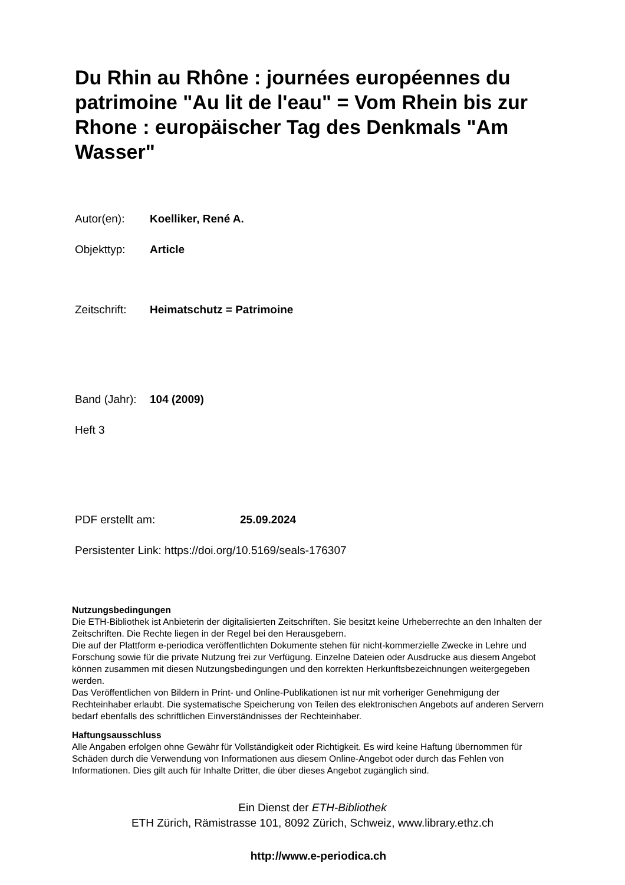Du Rhin au Rhône : journées européennes du patrimoine "Au lit de l'eau" = Vom Rhein bis zur Rhone : europäischer Tag des Denkmals "Am Wasser"
Autor(en): Koelliker, René A.
Objekttyp: Article
Zeitschrift: Heimatschutz = Patrimoine
Band (Jahr): 104 (2009)
Heft 3
PDF erstellt am: 25.09.2024
Persistenter Link: https://doi.org/10.5169/seals-176307
Nutzungsbedingungen
Die ETH-Bibliothek ist Anbieterin der digitalisierten Zeitschriften. Sie besitzt keine Urheberrechte an den Inhalten der Zeitschriften. Die Rechte liegen in der Regel bei den Herausgebern.
Die auf der Plattform e-periodica veröffentlichten Dokumente stehen für nicht-kommerzielle Zwecke in Lehre und Forschung sowie für die private Nutzung frei zur Verfügung. Einzelne Dateien oder Ausdrucke aus diesem Angebot können zusammen mit diesen Nutzungsbedingungen und den korrekten Herkunftsbezeichnungen weitergegeben werden.
Das Veröffentlichen von Bildern in Print- und Online-Publikationen ist nur mit vorheriger Genehmigung der Rechteinhaber erlaubt. Die systematische Speicherung von Teilen des elektronischen Angebots auf anderen Servern bedarf ebenfalls des schriftlichen Einverständnisses der Rechteinhaber.
Haftungsausschluss
Alle Angaben erfolgen ohne Gewähr für Vollständigkeit oder Richtigkeit. Es wird keine Haftung übernommen für Schäden durch die Verwendung von Informationen aus diesem Online-Angebot oder durch das Fehlen von Informationen. Dies gilt auch für Inhalte Dritter, die über dieses Angebot zugänglich sind.
Ein Dienst der ETH-Bibliothek
ETH Zürich, Rämistrasse 101, 8092 Zürich, Schweiz, www.library.ethz.ch
http://www.e-periodica.ch